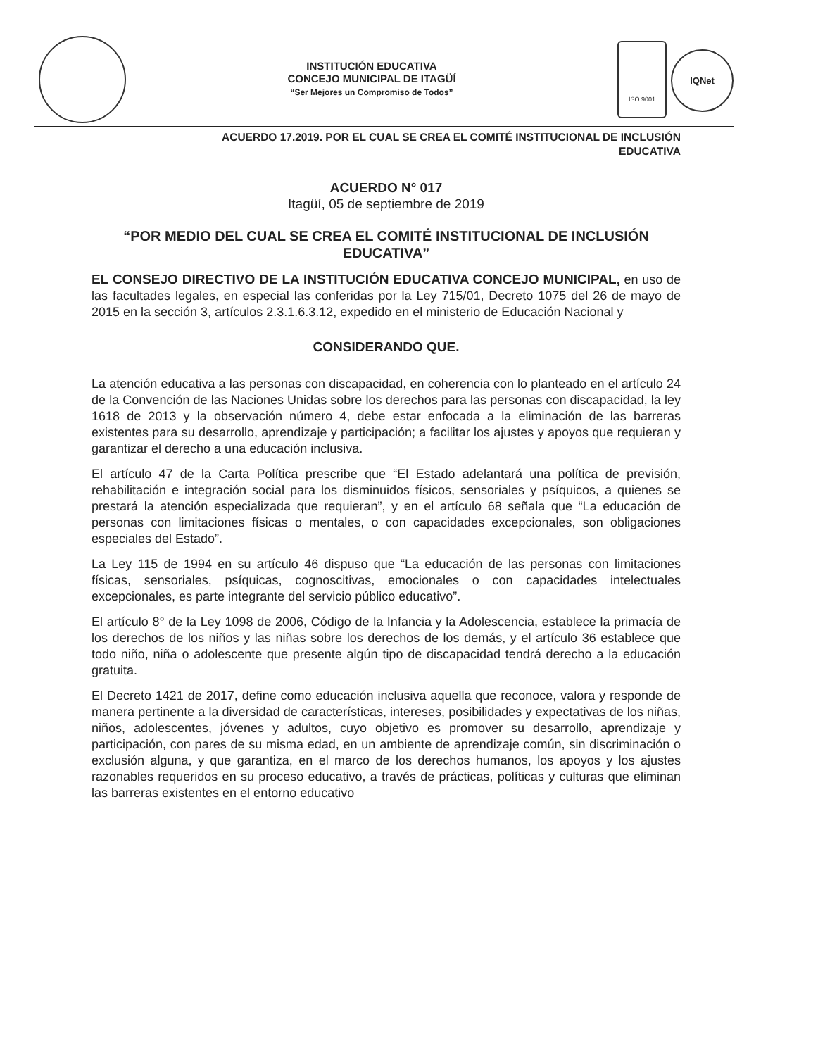INSTITUCIÓN EDUCATIVA
CONCEJO MUNICIPAL DE ITAGÜÍ
“Ser Mejores un Compromiso de Todos”
ISO 9001
IQNet
ACUERDO 17.2019. POR EL CUAL SE CREA EL COMITÉ INSTITUCIONAL DE INCLUSIÓN
EDUCATIVA
ACUERDO N° 017
Itagüí, 05 de septiembre de 2019
“POR MEDIO DEL CUAL SE CREA EL COMITÉ INSTITUCIONAL DE INCLUSIÓN EDUCATIVA”
EL CONSEJO DIRECTIVO DE LA INSTITUCIÓN EDUCATIVA CONCEJO MUNICIPAL, en uso de las facultades legales, en especial las conferidas por la Ley 715/01, Decreto 1075 del 26 de mayo de 2015 en la sección 3, artículos 2.3.1.6.3.12, expedido en el ministerio de Educación Nacional y
CONSIDERANDO QUE.
La atención educativa a las personas con discapacidad, en coherencia con lo planteado en el artículo 24 de la Convención de las Naciones Unidas sobre los derechos para las personas con discapacidad, la ley 1618 de 2013 y la observación número 4, debe estar enfocada a la eliminación de las barreras existentes para su desarrollo, aprendizaje y participación; a facilitar los ajustes y apoyos que requieran y garantizar el derecho a una educación inclusiva.
El artículo 47 de la Carta Política prescribe que “El Estado adelantará una política de previsión, rehabilitación e integración social para los disminuidos físicos, sensoriales y psíquicos, a quienes se prestará la atención especializada que requieran”, y en el artículo 68 señala que “La educación de personas con limitaciones físicas o mentales, o con capacidades excepcionales, son obligaciones especiales del Estado”.
La Ley 115 de 1994 en su artículo 46 dispuso que “La educación de las personas con limitaciones físicas, sensoriales, psíquicas, cognoscitivas, emocionales o con capacidades intelectuales excepcionales, es parte integrante del servicio público educativo”.
El artículo 8° de la Ley 1098 de 2006, Código de la Infancia y la Adolescencia, establece la primacía de los derechos de los niños y las niñas sobre los derechos de los demás, y el artículo 36 establece que todo niño, niña o adolescente que presente algún tipo de discapacidad tendrá derecho a la educación gratuita.
El Decreto 1421 de 2017, define como educación inclusiva aquella que reconoce, valora y responde de manera pertinente a la diversidad de características, intereses, posibilidades y expectativas de los niñas, niños, adolescentes, jóvenes y adultos, cuyo objetivo es promover su desarrollo, aprendizaje y participación, con pares de su misma edad, en un ambiente de aprendizaje común, sin discriminación o exclusión alguna, y que garantiza, en el marco de los derechos humanos, los apoyos y los ajustes razonables requeridos en su proceso educativo, a través de prácticas, políticas y culturas que eliminan las barreras existentes en el entorno educativo